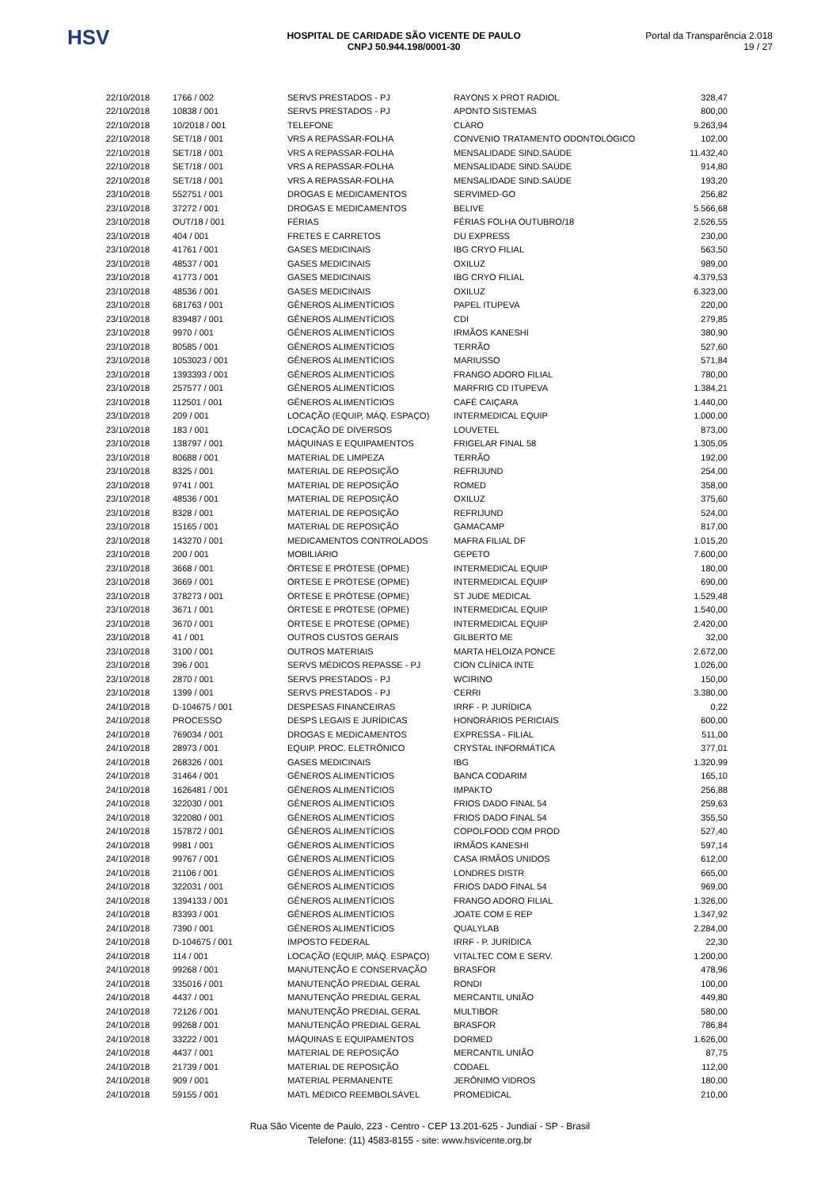HSV
HOSPITAL DE CARIDADE SÃO VICENTE DE PAULO
CNPJ 50.944.198/0001-30
Portal da Transparência 2.018
19 / 27
| 22/10/2018 | 1766 / 002 | SERVS PRESTADOS - PJ | RAYONS X PROT RADIOL | 328,47 |
| 22/10/2018 | 10838 / 001 | SERVS PRESTADOS - PJ | APONTO SISTEMAS | 800,00 |
| 22/10/2018 | 10/2018 / 001 | TELEFONE | CLARO | 9.263,94 |
| 22/10/2018 | SET/18 / 001 | VRS A REPASSAR-FOLHA | CONVENIO TRATAMENTO ODONTOLÓGICO | 102,00 |
| 22/10/2018 | SET/18 / 001 | VRS A REPASSAR-FOLHA | MENSALIDADE SIND.SAÚDE | 11.432,40 |
| 22/10/2018 | SET/18 / 001 | VRS A REPASSAR-FOLHA | MENSALIDADE SIND.SAÚDE | 914,80 |
| 22/10/2018 | SET/18 / 001 | VRS A REPASSAR-FOLHA | MENSALIDADE SIND.SAÚDE | 193,20 |
| 23/10/2018 | 552751 / 001 | DROGAS E MEDICAMENTOS | SERVIMED-GO | 256,82 |
| 23/10/2018 | 37272 / 001 | DROGAS E MEDICAMENTOS | BELIVE | 5.566,68 |
| 23/10/2018 | OUT/18 / 001 | FÉRIAS | FÉRIAS FOLHA OUTUBRO/18 | 2.526,55 |
| 23/10/2018 | 404 / 001 | FRETES E CARRETOS | DU EXPRESS | 230,00 |
| 23/10/2018 | 41761 / 001 | GASES MEDICINAIS | IBG CRYO FILIAL | 563,50 |
| 23/10/2018 | 48537 / 001 | GASES MEDICINAIS | OXILUZ | 989,00 |
| 23/10/2018 | 41773 / 001 | GASES MEDICINAIS | IBG CRYO FILIAL | 4.379,53 |
| 23/10/2018 | 48536 / 001 | GASES MEDICINAIS | OXILUZ | 6.323,00 |
| 23/10/2018 | 681763 / 001 | GÊNEROS ALIMENTÍCIOS | PAPEL ITUPEVA | 220,00 |
| 23/10/2018 | 839487 / 001 | GÊNEROS ALIMENTÍCIOS | CDI | 279,85 |
| 23/10/2018 | 9970 / 001 | GÊNEROS ALIMENTÍCIOS | IRMÃOS KANESHI | 380,90 |
| 23/10/2018 | 80585 / 001 | GÊNEROS ALIMENTÍCIOS | TERRÃO | 527,60 |
| 23/10/2018 | 1053023 / 001 | GÊNEROS ALIMENTÍCIOS | MARIUSSO | 571,84 |
| 23/10/2018 | 1393393 / 001 | GÊNEROS ALIMENTÍCIOS | FRANGO ADORO FILIAL | 780,00 |
| 23/10/2018 | 257577 / 001 | GÊNEROS ALIMENTÍCIOS | MARFRIG CD ITUPEVA | 1.384,21 |
| 23/10/2018 | 112501 / 001 | GÊNEROS ALIMENTÍCIOS | CAFÉ CAIÇARA | 1.440,00 |
| 23/10/2018 | 209 / 001 | LOCAÇÃO (EQUIP, MÁQ. ESPAÇO) | INTERMEDICAL EQUIP | 1.000,00 |
| 23/10/2018 | 183 / 001 | LOCAÇÃO DE DIVERSOS | LOUVETEL | 873,00 |
| 23/10/2018 | 138797 / 001 | MÁQUINAS E EQUIPAMENTOS | FRIGELAR FINAL 58 | 1.305,05 |
| 23/10/2018 | 80688 / 001 | MATERIAL DE LIMPEZA | TERRÃO | 192,00 |
| 23/10/2018 | 8325 / 001 | MATERIAL DE REPOSIÇÃO | REFRIJUND | 254,00 |
| 23/10/2018 | 9741 / 001 | MATERIAL DE REPOSIÇÃO | ROMED | 358,00 |
| 23/10/2018 | 48536 / 001 | MATERIAL DE REPOSIÇÃO | OXILUZ | 375,60 |
| 23/10/2018 | 8328 / 001 | MATERIAL DE REPOSIÇÃO | REFRIJUND | 524,00 |
| 23/10/2018 | 15165 / 001 | MATERIAL DE REPOSIÇÃO | GAMACAMP | 817,00 |
| 23/10/2018 | 143270 / 001 | MEDICAMENTOS CONTROLADOS | MAFRA FILIAL DF | 1.015,20 |
| 23/10/2018 | 200 / 001 | MOBILIÁRIO | GEPETO | 7.600,00 |
| 23/10/2018 | 3668 / 001 | ÓRTESE E PRÓTESE (OPME) | INTERMEDICAL EQUIP | 180,00 |
| 23/10/2018 | 3669 / 001 | ÓRTESE E PRÓTESE (OPME) | INTERMEDICAL EQUIP | 690,00 |
| 23/10/2018 | 378273 / 001 | ÓRTESE E PRÓTESE (OPME) | ST JUDE MEDICAL | 1.529,48 |
| 23/10/2018 | 3671 / 001 | ÓRTESE E PRÓTESE (OPME) | INTERMEDICAL EQUIP | 1.540,00 |
| 23/10/2018 | 3670 / 001 | ÓRTESE E PRÓTESE (OPME) | INTERMEDICAL EQUIP | 2.420,00 |
| 23/10/2018 | 41 / 001 | OUTROS CUSTOS GERAIS | GILBERTO ME | 32,00 |
| 23/10/2018 | 3100 / 001 | OUTROS MATERIAIS | MARTA HELOIZA PONCE | 2.672,00 |
| 23/10/2018 | 396 / 001 | SERVS MÉDICOS REPASSE - PJ | CION CLÍNICA INTE | 1.026,00 |
| 23/10/2018 | 2870 / 001 | SERVS PRESTADOS - PJ | WCIRINO | 150,00 |
| 23/10/2018 | 1399 / 001 | SERVS PRESTADOS - PJ | CERRI | 3.380,00 |
| 24/10/2018 | D-104675 / 001 | DESPESAS FINANCEIRAS | IRRF - P. JURÍDICA | 0,22 |
| 24/10/2018 | PROCESSO | DESPS LEGAIS E JURÍDICAS | HONORÁRIOS PERICIAIS | 600,00 |
| 24/10/2018 | 769034 / 001 | DROGAS E MEDICAMENTOS | EXPRESSA - FILIAL | 511,00 |
| 24/10/2018 | 28973 / 001 | EQUIP. PROC. ELETRÔNICO | CRYSTAL INFORMÁTICA | 377,01 |
| 24/10/2018 | 268326 / 001 | GASES MEDICINAIS | IBG | 1.320,99 |
| 24/10/2018 | 31464 / 001 | GÊNEROS ALIMENTÍCIOS | BANCA CODARIM | 165,10 |
| 24/10/2018 | 1626481 / 001 | GÊNEROS ALIMENTÍCIOS | IMPAKTO | 256,88 |
| 24/10/2018 | 322030 / 001 | GÊNEROS ALIMENTÍCIOS | FRIOS DADO FINAL 54 | 259,63 |
| 24/10/2018 | 322080 / 001 | GÊNEROS ALIMENTÍCIOS | FRIOS DADO FINAL 54 | 355,50 |
| 24/10/2018 | 157872 / 001 | GÊNEROS ALIMENTÍCIOS | COPOLFOOD COM PROD | 527,40 |
| 24/10/2018 | 9981 / 001 | GÊNEROS ALIMENTÍCIOS | IRMÃOS KANESHI | 597,14 |
| 24/10/2018 | 99767 / 001 | GÊNEROS ALIMENTÍCIOS | CASA IRMÃOS UNIDOS | 612,00 |
| 24/10/2018 | 21106 / 001 | GÊNEROS ALIMENTÍCIOS | LONDRES DISTR | 665,00 |
| 24/10/2018 | 322031 / 001 | GÊNEROS ALIMENTÍCIOS | FRIOS DADO FINAL 54 | 969,00 |
| 24/10/2018 | 1394133 / 001 | GÊNEROS ALIMENTÍCIOS | FRANGO ADORO FILIAL | 1.326,00 |
| 24/10/2018 | 83393 / 001 | GÊNEROS ALIMENTÍCIOS | JOATE COM E REP | 1.347,92 |
| 24/10/2018 | 7390 / 001 | GÊNEROS ALIMENTÍCIOS | QUALYLAB | 2.284,00 |
| 24/10/2018 | D-104675 / 001 | IMPOSTO FEDERAL | IRRF - P. JURÍDICA | 22,30 |
| 24/10/2018 | 114 / 001 | LOCAÇÃO (EQUIP, MÁQ. ESPAÇO) | VITALTEC COM E SERV. | 1.200,00 |
| 24/10/2018 | 99268 / 001 | MANUTENÇÃO E CONSERVAÇÃO | BRASFOR | 478,96 |
| 24/10/2018 | 335016 / 001 | MANUTENÇÃO PREDIAL GERAL | RONDI | 100,00 |
| 24/10/2018 | 4437 / 001 | MANUTENÇÃO PREDIAL GERAL | MERCANTIL UNIÃO | 449,80 |
| 24/10/2018 | 72126 / 001 | MANUTENÇÃO PREDIAL GERAL | MULTIBOR | 580,00 |
| 24/10/2018 | 99268 / 001 | MANUTENÇÃO PREDIAL GERAL | BRASFOR | 786,84 |
| 24/10/2018 | 33222 / 001 | MÁQUINAS E EQUIPAMENTOS | DORMED | 1.626,00 |
| 24/10/2018 | 4437 / 001 | MATERIAL DE REPOSIÇÃO | MERCANTIL UNIÃO | 87,75 |
| 24/10/2018 | 21739 / 001 | MATERIAL DE REPOSIÇÃO | CODAEL | 112,00 |
| 24/10/2018 | 909 / 001 | MATERIAL PERMANENTE | JERÔNIMO VIDROS | 180,00 |
| 24/10/2018 | 59155 / 001 | MATL MÉDICO REEMBOLSÁVEL | PROMEDICAL | 210,00 |
Rua São Vicente de Paulo, 223 - Centro - CEP 13.201-625 - Jundiaí - SP - Brasil
Telefone: (11) 4583-8155 - site: www.hsvicente.org.br